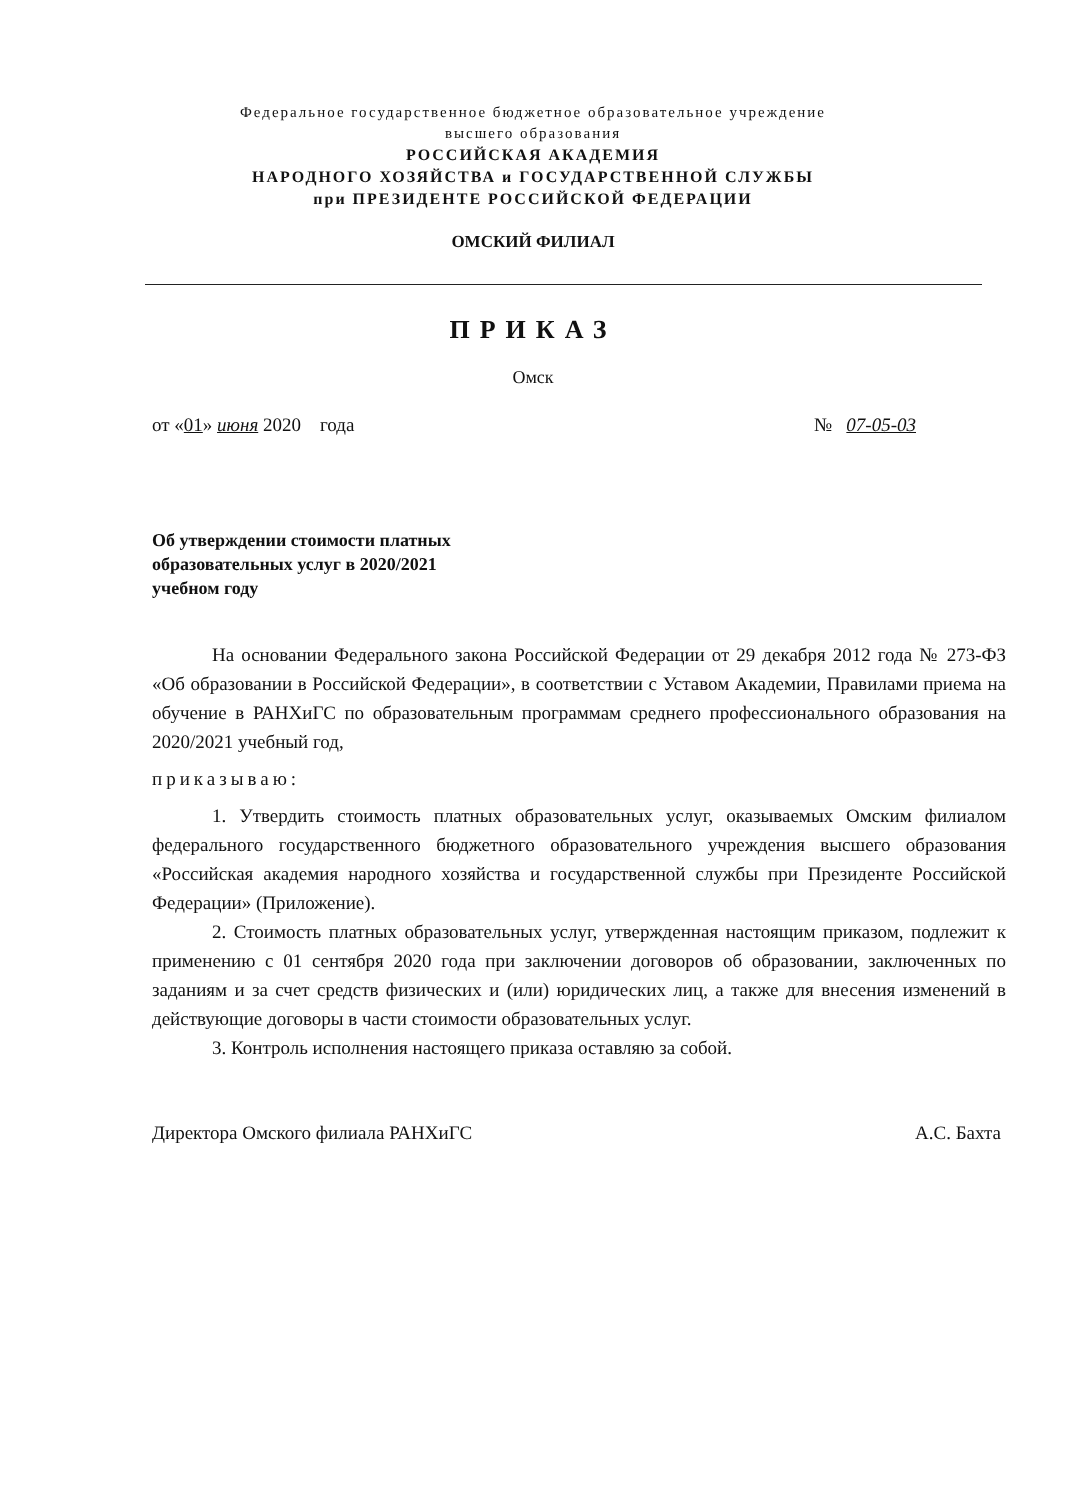Федеральное государственное бюджетное образовательное учреждение
высшего образования
РОССИЙСКАЯ АКАДЕМИЯ
НАРОДНОГО ХОЗЯЙСТВА и ГОСУДАРСТВЕННОЙ СЛУЖБЫ
при ПРЕЗИДЕНТЕ РОССИЙСКОЙ ФЕДЕРАЦИИ
ОМСКИЙ ФИЛИАЛ
ПРИКАЗ
Омск
от «01» июня 2020 года № 07-05-03
Об утверждении стоимости платных
образовательных услуг в 2020/2021
учебном году
На основании Федерального закона Российской Федерации от 29 декабря 2012 года № 273-ФЗ «Об образовании в Российской Федерации», в соответствии с Уставом Академии, Правилами приема на обучение в РАНХиГС по образовательным программам среднего профессионального образования на 2020/2021 учебный год,
приказываю:
1. Утвердить стоимость платных образовательных услуг, оказываемых Омским филиалом федерального государственного бюджетного образовательного учреждения высшего образования «Российская академия народного хозяйства и государственной службы при Президенте Российской Федерации» (Приложение).
2. Стоимость платных образовательных услуг, утвержденная настоящим приказом, подлежит к применению с 01 сентября 2020 года при заключении договоров об образовании, заключенных по заданиям и за счет средств физических и (или) юридических лиц, а также для внесения изменений в действующие договоры в части стоимости образовательных услуг.
3. Контроль исполнения настоящего приказа оставляю за собой.
Директора Омского филиала РАНХиГС А.С. Бахта